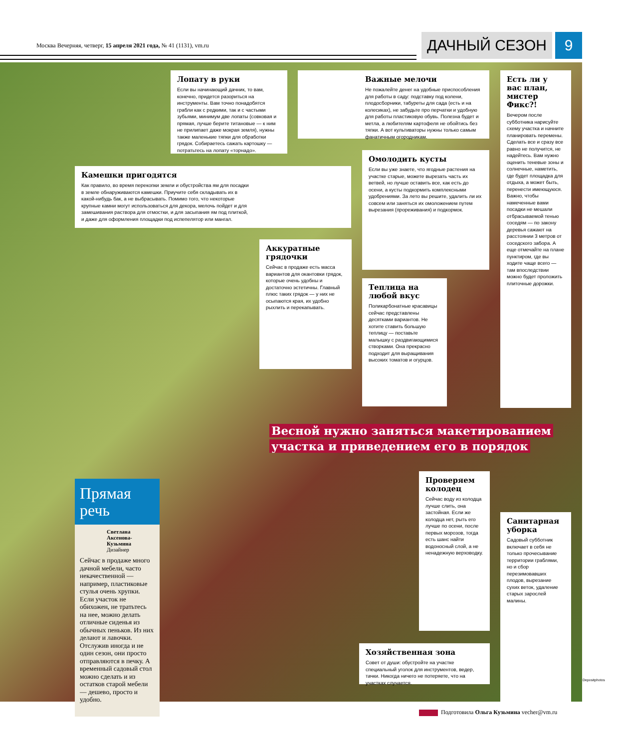Москва Вечерняя, четверг, 15 апреля 2021 года, № 41 (1131), vm.ru
ДАЧНЫЙ СЕЗОН 9
Лопату в руки
Если вы начинающий дачник, то вам, конечно, придется разориться на инструменты. Вам точно понадобятся грабли как с редкими, так и с частыми зубьями, минимум две лопаты (совковая и прямая, лучше берите титановые — к ним не прилипает даже мокрая земля), нужны также маленькие тяпки для обработки грядок. Собираетесь сажать картошку — потратьтесь на лопату «торнадо».
Важные мелочи
Не пожалейте денег на удобные приспособления для работы в саду: подставку под колени, плодосборники, табуреты для сада (есть и на колесиках), не забудьте про перчатки и удобную для работы пластиковую обувь. Полезна будет и метла, а любителям картофеля не обойтись без тяпки. А вот культиваторы нужны только самым фанатичным огородникам.
Есть ли у вас план, мистер Фикс?!
Вечером после субботника нарисуйте схему участка и начните планировать перемены. Сделать все и сразу все равно не получится, не надейтесь. Вам нужно оценить теневые зоны и солнечные, наметить, где будет площадка для отдыха, а может быть, перенести имеющуюся. Важно, чтобы намеченные вами посадки не мешали отбрасываемой тенью соседям — по закону деревья сажают на расстоянии 3 метров от соседского забора. А еще отмечайте на плане пунктиром, где вы ходите чаще всего — там впоследствии можно будет проложить плиточные дорожки.
Камешки пригодятся
Как правило, во время перекопки земли и обустройства ям для посадки в земле обнаруживаются камешки. Приучите себя складывать их в какой-нибудь бак, а не выбрасывать. Помимо того, что некоторые крупные камни могут использоваться для декора, мелочь пойдет и для замешивания раствора для отмостки, и для засыпания ям под плиткой, и даже для оформления площадки под испепелятор или мангал.
Омолодить кусты
Если вы уже знаете, что ягодные растения на участке старые, можете вырезать часть их ветвей, но лучше оставить все, как есть до осени, а кусты подкормить комплексными удобрениями. За лето вы решите, удалить ли их совсем или заняться их омоложением путем вырезания (прореживания) и подкормок.
Аккуратные грядочки
Сейчас в продаже есть масса вариантов для окантовки грядок, которые очень удобны и достаточно эстетичны. Главный плюс таких грядок — у них не осыпаются края, их удобно рыхлить и перекапывать.
Теплица на любой вкус
Поликарбонатные красавицы сейчас представлены десятками вариантов. Не хотите ставить большую теплицу — поставьте малышку с раздвигающимися створками. Она прекрасно подходит для выращивания высоких томатов и огурцов.
Весной нужно заняться макетированием
участка и приведением его в порядок
Прямая речь
Светлана Аксенова-Кузьмина
Дизайнер
Сейчас в продаже много дачной мебели, часто некачественной — например, пластиковые стулья очень хрупки. Если участок не обихожен, не тратьтесь на нее, можно делать отличные сиденья из обычных пеньков. Из них делают и лавочки. Отслужив иногда и не один сезон, они просто отправляются в печку. А временный садовый стол можно сделать и из остатков старой мебели — дешево, просто и удобно.
Проверяем колодец
Сейчас воду из колодца лучше слить, она застойная. Если же колодца нет, рыть его лучше по осени, после первых морозов, тогда есть шанс найти водоносный слой, а не ненадежную верховодку.
Санитарная уборка
Садовый субботник включает в себя не только прочесывание территории граблями, но и сбор перезимовавших плодов, вырезание сухих веток, удаление старых зарослей малины.
Хозяйственная зона
Совет от души: обустройте на участке специальный уголок для инструментов, ведер, тачки. Никогда ничего не потеряете, что на участках случается.
Depositphotos
Подготовила Ольга Кузьмина vecher@vm.ru